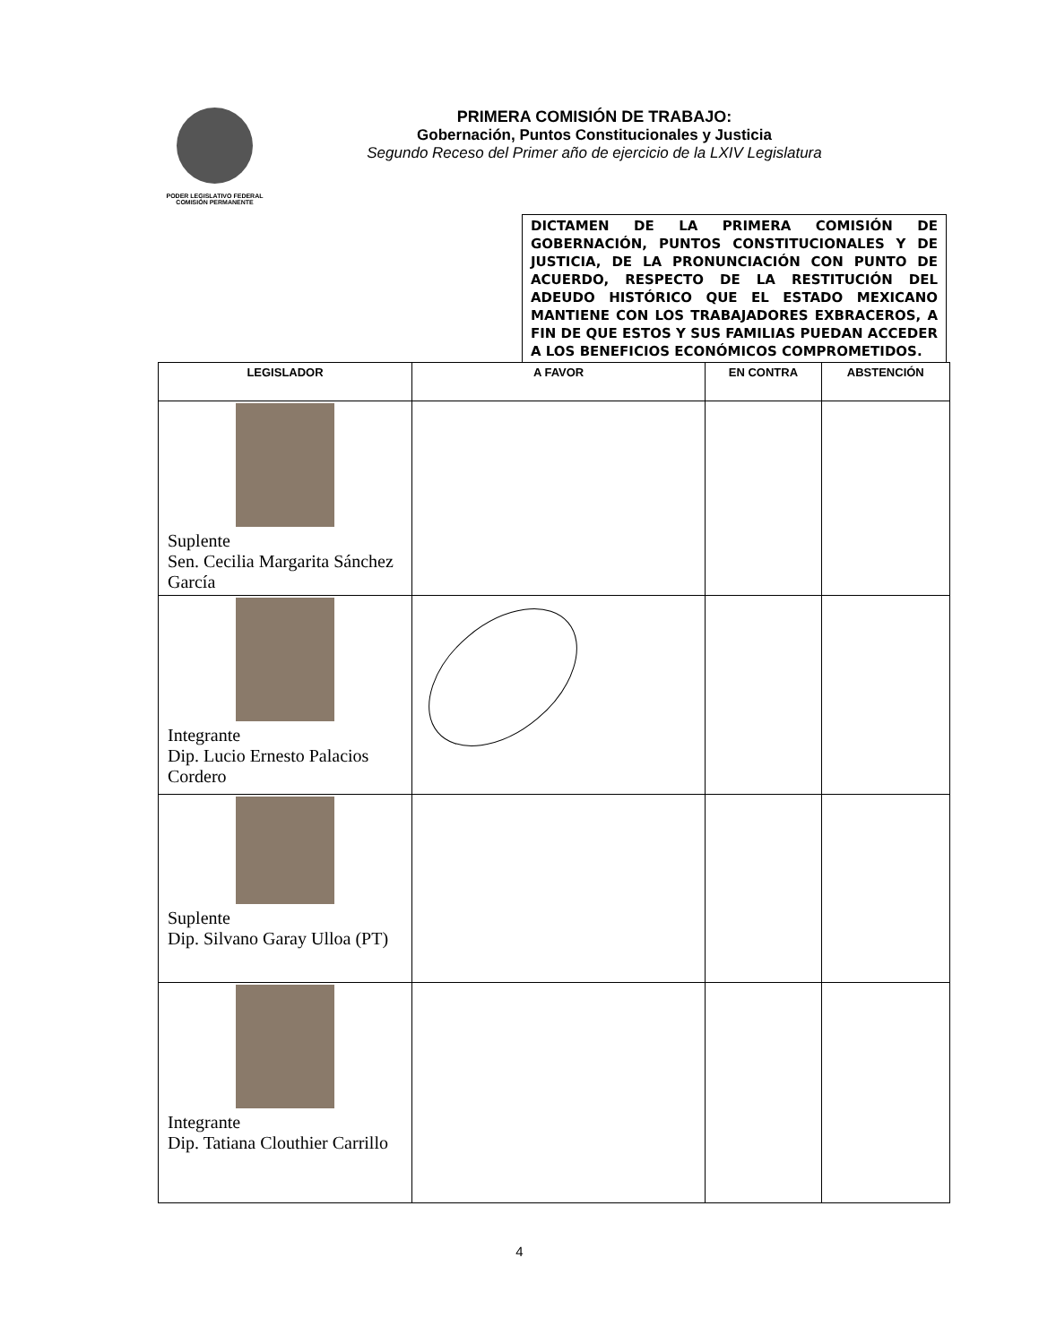PODER LEGISLATIVO FEDERAL
COMISIÓN PERMANENTE
PRIMERA COMISIÓN DE TRABAJO:
Gobernación, Puntos Constitucionales y Justicia
Segundo Receso del Primer año de ejercicio de la LXIV Legislatura
DICTAMEN DE LA PRIMERA COMISIÓN DE GOBERNACIÓN, PUNTOS CONSTITUCIONALES Y DE JUSTICIA, DE LA PRONUNCIACIÓN CON PUNTO DE ACUERDO, RESPECTO DE LA RESTITUCIÓN DEL ADEUDO HISTÓRICO QUE EL ESTADO MEXICANO MANTIENE CON LOS TRABAJADORES EXBRACEROS, A FIN DE QUE ESTOS Y SUS FAMILIAS PUEDAN ACCEDER A LOS BENEFICIOS ECONÓMICOS COMPROMETIDOS.
| LEGISLADOR | A FAVOR | EN CONTRA | ABSTENCIÓN |
| --- | --- | --- | --- |
| Suplente Sen. Cecilia Margarita Sánchez García | | | |
| Integrante Dip. Lucio Ernesto Palacios Cordero | | | |
| Suplente Dip. Silvano Garay Ulloa (PT) | | | |
| Integrante Dip. Tatiana Clouthier Carrillo | | | |
4